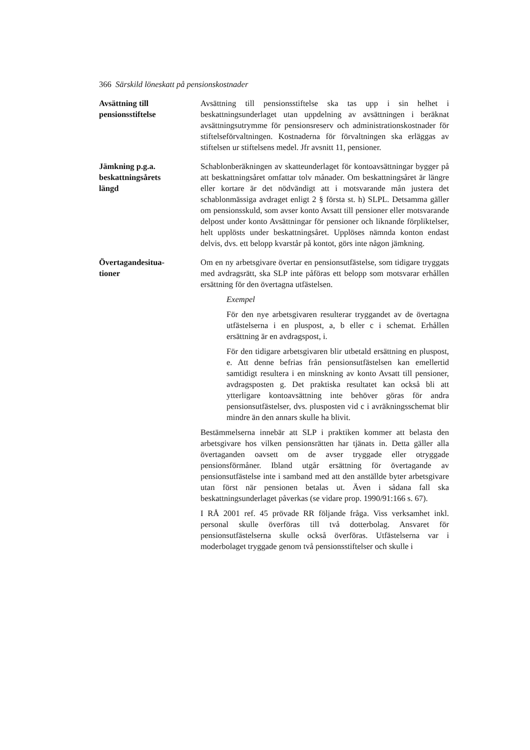366 Särskild löneskatt på pensionskostnader
Avsättning till
pensionsstiftelse
Avsättning till pensionsstiftelse ska tas upp i sin helhet i beskattningsunderlaget utan uppdelning av avsättningen i beräknat avsättningsutrymme för pensionsreserv och administrationskostnader för stiftelseförvaltningen. Kostnaderna för förvaltningen ska erläggas av stiftelsen ur stiftelsens medel. Jfr avsnitt 11, pensioner.
Jämkning p.g.a.
beskattningsårets
längd
Schablonberäkningen av skatteunderlaget för kontoavsättningar bygger på att beskattningsåret omfattar tolv månader. Om beskattningsåret är längre eller kortare är det nödvändigt att i motsvarande mån justera det schablonmässiga avdraget enligt 2 § första st. h) SLPL. Detsamma gäller om pensionsskuld, som avser konto Avsatt till pensioner eller motsvarande delpost under konto Avsättningar för pensioner och liknande förpliktelser, helt upplösts under beskattningsåret. Upplöses nämnda konton endast delvis, dvs. ett belopp kvarstår på kontot, görs inte någon jämkning.
Övertagandesitua-
tioner
Om en ny arbetsgivare övertar en pensionsutfästelse, som tidigare tryggats med avdragsrätt, ska SLP inte påföras ett belopp som motsvarar erhållen ersättning för den övertagna utfästelsen.
Exempel
För den nye arbetsgivaren resulterar tryggandet av de övertagna utfästelserna i en pluspost, a, b eller c i schemat. Erhållen ersättning är en avdragspost, i.
För den tidigare arbetsgivaren blir utbetald ersättning en pluspost, e. Att denne befrias från pensionsutfästelsen kan emellertid samtidigt resultera i en minskning av konto Avsatt till pensioner, avdragsposten g. Det praktiska resultatet kan också bli att ytterligare kontoavsättning inte behöver göras för andra pensionsutfästelser, dvs. plusposten vid c i avräkningsschemat blir mindre än den annars skulle ha blivit.
Bestämmelserna innebär att SLP i praktiken kommer att belasta den arbetsgivare hos vilken pensionsrätten har tjänats in. Detta gäller alla övertaganden oavsett om de avser tryggade eller otryggade pensionsförmåner. Ibland utgår ersättning för övertagande av pensionsutfästelse inte i samband med att den anställde byter arbetsgivare utan först när pensionen betalas ut. Även i sådana fall ska beskattningsunderlaget påverkas (se vidare prop. 1990/91:166 s. 67).
I RÅ 2001 ref. 45 prövade RR följande fråga. Viss verksamhet inkl. personal skulle överföras till två dotterbolag. Ansvaret för pensionsutfästelserna skulle också överföras. Utfästelserna var i moderbolaget tryggade genom två pensionsstiftelser och skulle i